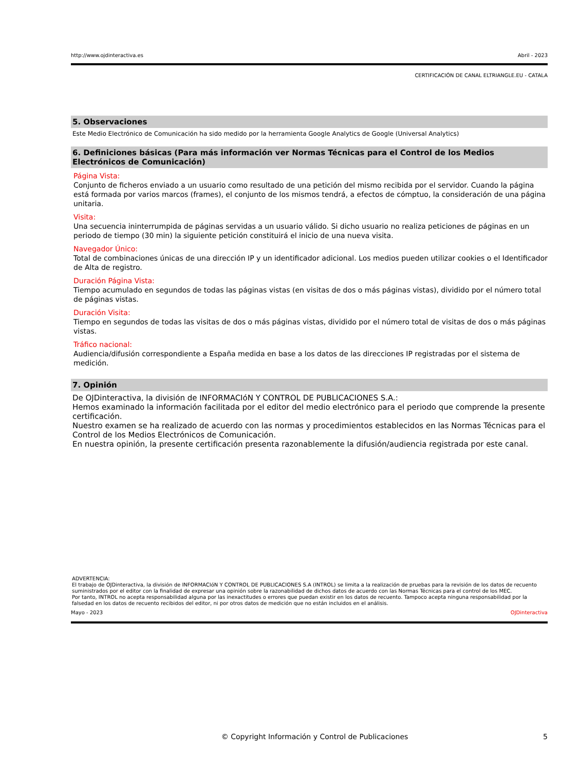http://www.ojdinteractiva.es Abril - 2023
CERTIFICACIÓN DE CANAL ELTRIANGLE.EU - CATALA
5. Observaciones
Este Medio Electrónico de Comunicación ha sido medido por la herramienta Google Analytics de Google (Universal Analytics)
6. Definiciones básicas (Para más información ver Normas Técnicas para el Control de los Medios Electrónicos de Comunicación)
Página Vista:
Conjunto de ficheros enviado a un usuario como resultado de una petición del mismo recibida por el servidor. Cuando la página está formada por varios marcos (frames), el conjunto de los mismos tendrá, a efectos de cómptuo, la consideración de una página unitaria.
Visita:
Una secuencia ininterrumpida de páginas servidas a un usuario válido. Si dicho usuario no realiza peticiones de páginas en un periodo de tiempo (30 min) la siguiente petición constituirá el inicio de una nueva visita.
Navegador Único:
Total de combinaciones únicas de una dirección IP y un identificador adicional. Los medios pueden utilizar cookies o el Identificador de Alta de registro.
Duración Página Vista:
Tiempo acumulado en segundos de todas las páginas vistas (en visitas de dos o más páginas vistas), dividido por el número total de páginas vistas.
Duración Visita:
Tiempo en segundos de todas las visitas de dos o más páginas vistas, dividido por el número total de visitas de dos o más páginas vistas.
Tráfico nacional:
Audiencia/difusión correspondiente a España medida en base a los datos de las direcciones IP registradas por el sistema de medición.
7. Opinión
De OJDinteractiva, la división de INFORMACIóN Y CONTROL DE PUBLICACIONES S.A.:
Hemos examinado la información facilitada por el editor del medio electrónico para el periodo que comprende la presente certificación.
Nuestro examen se ha realizado de acuerdo con las normas y procedimientos establecidos en las Normas Técnicas para el Control de los Medios Electrónicos de Comunicación.
En nuestra opinión, la presente certificación presenta razonablemente la difusión/audiencia registrada por este canal.
ADVERTENCIA:
El trabajo de OJDinteractiva, la división de INFORMACIóN Y CONTROL DE PUBLICACIONES S.A (INTROL) se limita a la realización de pruebas para la revisión de los datos de recuento suministrados por el editor con la finalidad de expresar una opinión sobre la razonabilidad de dichos datos de acuerdo con las Normas Técnicas para el control de los MEC.
Por tanto, INTROL no acepta responsabilidad alguna por las inexactitudes o errores que puedan existir en los datos de recuento. Tampoco acepta ninguna responsabilidad por la falsedad en los datos de recuento recibidos del editor, ni por otros datos de medición que no están incluidos en el análisis.
Mayo - 2023 OJDinteractiva
© Copyright Información y Control de Publicaciones 5